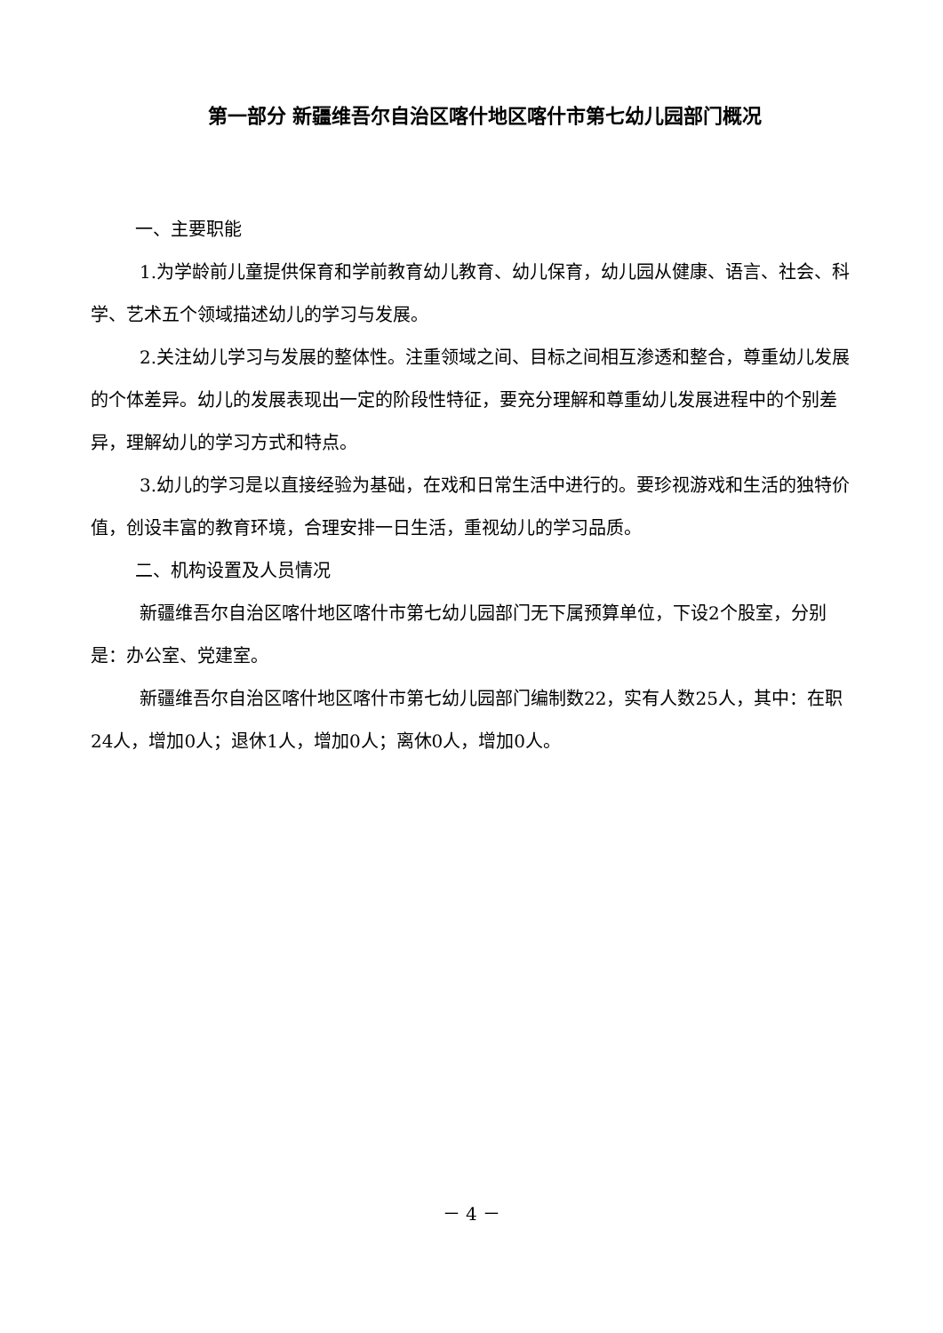第一部分 新疆维吾尔自治区喀什地区喀什市第七幼儿园部门概况
一、主要职能
1.为学龄前儿童提供保育和学前教育幼儿教育、幼儿保育，幼儿园从健康、语言、社会、科学、艺术五个领域描述幼儿的学习与发展。
2.关注幼儿学习与发展的整体性。注重领域之间、目标之间相互渗透和整合，尊重幼儿发展的个体差异。幼儿的发展表现出一定的阶段性特征，要充分理解和尊重幼儿发展进程中的个别差异，理解幼儿的学习方式和特点。
3.幼儿的学习是以直接经验为基础，在戏和日常生活中进行的。要珍视游戏和生活的独特价值，创设丰富的教育环境，合理安排一日生活，重视幼儿的学习品质。
二、机构设置及人员情况
新疆维吾尔自治区喀什地区喀什市第七幼儿园部门无下属预算单位，下设2个股室，分别是：办公室、党建室。
新疆维吾尔自治区喀什地区喀什市第七幼儿园部门编制数22，实有人数25人，其中：在职24人，增加0人；退休1人，增加0人；离休0人，增加0人。
－ 4 －